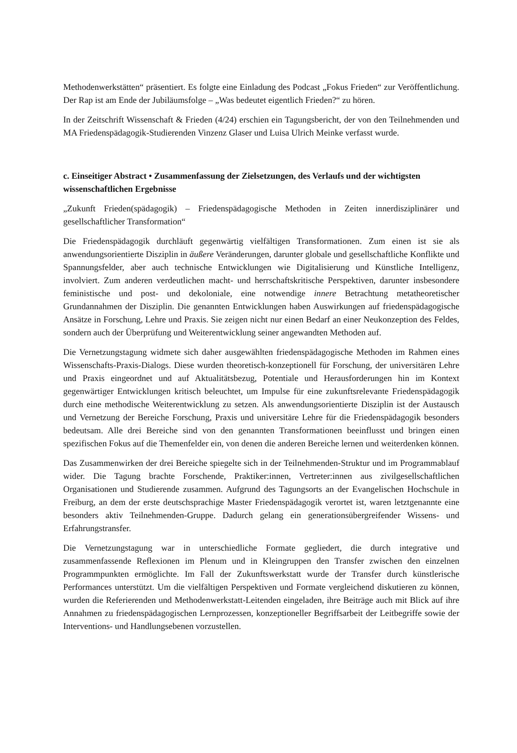Methodenwerkstätten“ präsentiert. Es folgte eine Einladung des Podcast „Fokus Frieden“ zur Veröffentlichung. Der Rap ist am Ende der Jubiläumsfolge – „Was bedeutet eigentlich Frieden?“ zu hören.
In der Zeitschrift Wissenschaft & Frieden (4/24) erschien ein Tagungsbericht, der von den Teilnehmenden und MA Friedenspädagogik-Studierenden Vinzenz Glaser und Luisa Ulrich Meinke verfasst wurde.
c. Einseitiger Abstract • Zusammenfassung der Zielsetzungen, des Verlaufs und der wichtigsten wissenschaftlichen Ergebnisse
„Zukunft Frieden(spädagogik) – Friedenspädagogische Methoden in Zeiten innerdisziplinärer und gesellschaftlicher Transformation“
Die Friedenspädagogik durchläuft gegenwärtig vielfältigen Transformationen. Zum einen ist sie als anwendungsorientierte Disziplin in äußere Veränderungen, darunter globale und gesellschaftliche Konflikte und Spannungsfelder, aber auch technische Entwicklungen wie Digitalisierung und Künstliche Intelligenz, involviert. Zum anderen verdeutlichen macht- und herrschaftskritische Perspektiven, darunter insbesondere feministische und post- und dekoloniale, eine notwendige innere Betrachtung metatheoretischer Grundannahmen der Disziplin. Die genannten Entwicklungen haben Auswirkungen auf friedenspädagogische Ansätze in Forschung, Lehre und Praxis. Sie zeigen nicht nur einen Bedarf an einer Neukonzeption des Feldes, sondern auch der Überprüfung und Weiterentwicklung seiner angewandten Methoden auf.
Die Vernetzungstagung widmete sich daher ausgewählten friedenspädagogische Methoden im Rahmen eines Wissenschafts-Praxis-Dialogs. Diese wurden theoretisch-konzeptionell für Forschung, der universitären Lehre und Praxis eingeordnet und auf Aktualitätsbezug, Potentiale und Herausforderungen hin im Kontext gegenwärtiger Entwicklungen kritisch beleuchtet, um Impulse für eine zukunftsrelevante Friedenspädagogik durch eine methodische Weiterentwicklung zu setzen. Als anwendungsorientierte Disziplin ist der Austausch und Vernetzung der Bereiche Forschung, Praxis und universitäre Lehre für die Friedenspädagogik besonders bedeutsam. Alle drei Bereiche sind von den genannten Transformationen beeinflusst und bringen einen spezifischen Fokus auf die Themenfelder ein, von denen die anderen Bereiche lernen und weiterdenken können.
Das Zusammenwirken der drei Bereiche spiegelte sich in der Teilnehmenden-Struktur und im Programmablauf wider. Die Tagung brachte Forschende, Praktiker:innen, Vertreter:innen aus zivilgesellschaftlichen Organisationen und Studierende zusammen. Aufgrund des Tagungsorts an der Evangelischen Hochschule in Freiburg, an dem der erste deutschsprachige Master Friedenspädagogik verortet ist, waren letztgenannte eine besonders aktiv Teilnehmenden-Gruppe. Dadurch gelang ein generationsübergreifender Wissens- und Erfahrungstransfer.
Die Vernetzungstagung war in unterschiedliche Formate gegliedert, die durch integrative und zusammenfassende Reflexionen im Plenum und in Kleingruppen den Transfer zwischen den einzelnen Programmpunkten ermöglichte. Im Fall der Zukunftswerkstatt wurde der Transfer durch künstlerische Performances unterstützt. Um die vielfältigen Perspektiven und Formate vergleichend diskutieren zu können, wurden die Referierenden und Methodenwerkstatt-Leitenden eingeladen, ihre Beiträge auch mit Blick auf ihre Annahmen zu friedenspädagogischen Lernprozessen, konzeptioneller Begriffsarbeit der Leitbegriffe sowie der Interventions- und Handlungsebenen vorzustellen.